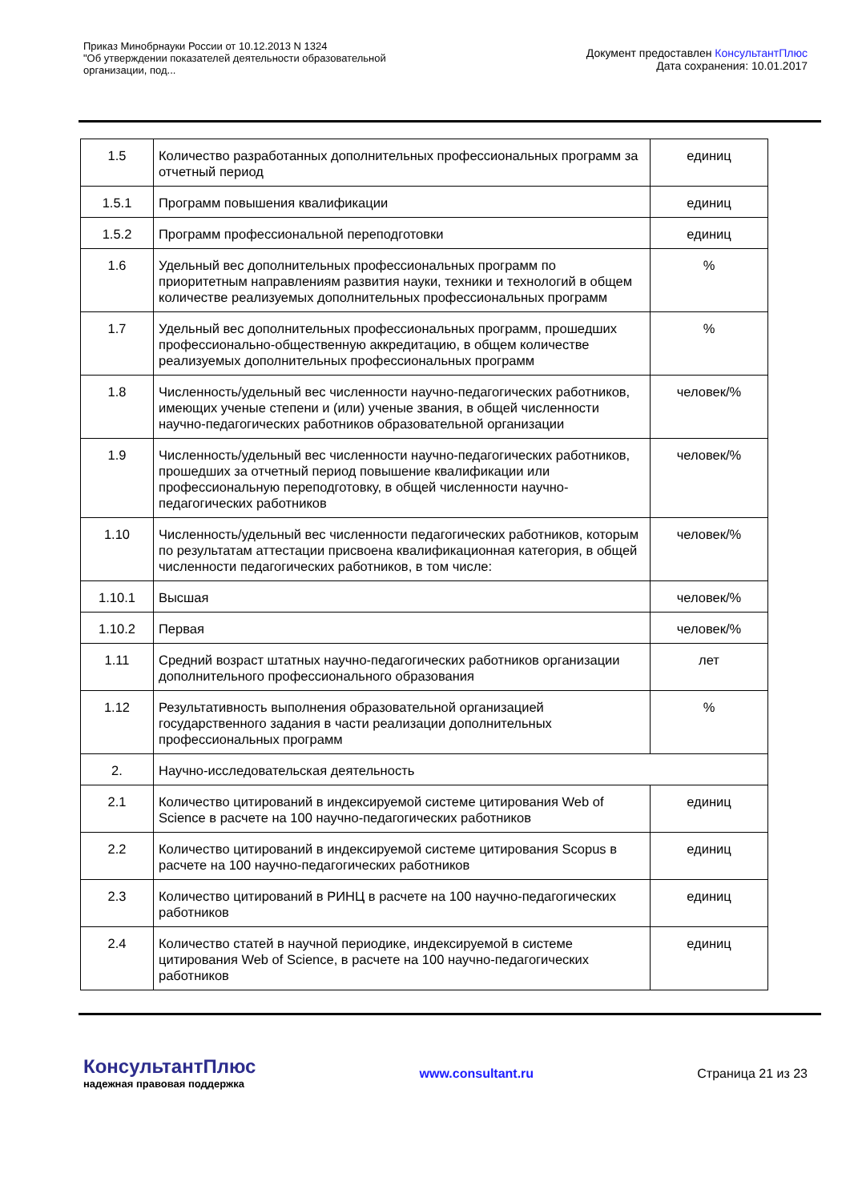Приказ Минобрнауки России от 10.12.2013 N 1324
"Об утверждении показателей деятельности образовательной
организации, под...
Документ предоставлен КонсультантПлюс
Дата сохранения: 10.01.2017
| 1.5 | Количество разработанных дополнительных профессиональных программ за отчетный период | единиц |
| 1.5.1 | Программ повышения квалификации | единиц |
| 1.5.2 | Программ профессиональной переподготовки | единиц |
| 1.6 | Удельный вес дополнительных профессиональных программ по приоритетным направлениям развития науки, техники и технологий в общем количестве реализуемых дополнительных профессиональных программ | % |
| 1.7 | Удельный вес дополнительных профессиональных программ, прошедших профессионально-общественную аккредитацию, в общем количестве реализуемых дополнительных профессиональных программ | % |
| 1.8 | Численность/удельный вес численности научно-педагогических работников, имеющих ученые степени и (или) ученые звания, в общей численности научно-педагогических работников образовательной организации | человек/% |
| 1.9 | Численность/удельный вес численности научно-педагогических работников, прошедших за отчетный период повышение квалификации или профессиональную переподготовку, в общей численности научно-педагогических работников | человек/% |
| 1.10 | Численность/удельный вес численности педагогических работников, которым по результатам аттестации присвоена квалификационная категория, в общей численности педагогических работников, в том числе: | человек/% |
| 1.10.1 | Высшая | человек/% |
| 1.10.2 | Первая | человек/% |
| 1.11 | Средний возраст штатных научно-педагогических работников организации дополнительного профессионального образования | лет |
| 1.12 | Результативность выполнения образовательной организацией государственного задания в части реализации дополнительных профессиональных программ | % |
| 2. | Научно-исследовательская деятельность | |
| 2.1 | Количество цитирований в индексируемой системе цитирования Web of Science в расчете на 100 научно-педагогических работников | единиц |
| 2.2 | Количество цитирований в индексируемой системе цитирования Scopus в расчете на 100 научно-педагогических работников | единиц |
| 2.3 | Количество цитирований в РИНЦ в расчете на 100 научно-педагогических работников | единиц |
| 2.4 | Количество статей в научной периодике, индексируемой в системе цитирования Web of Science, в расчете на 100 научно-педагогических работников | единиц |
КонсультантПлюс
надежная правовая поддержка
www.consultant.ru Страница 21 из 23